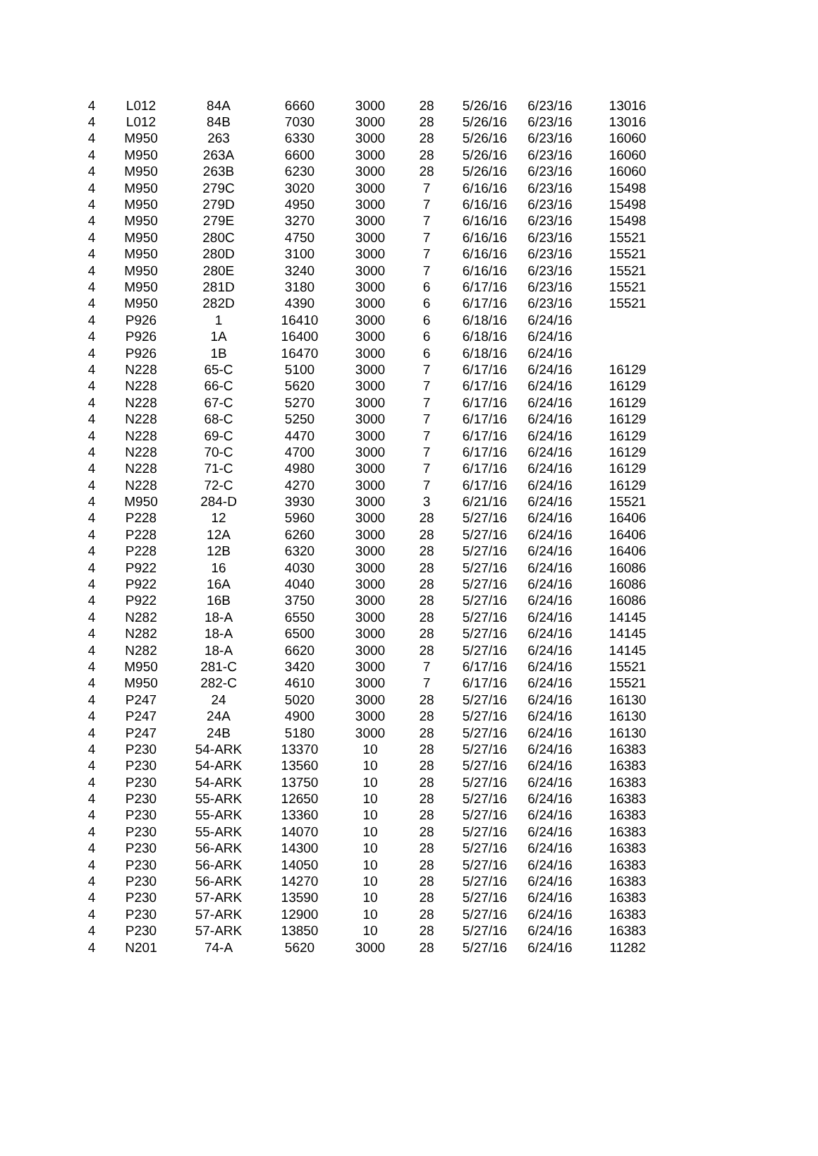| 4 | L012 | 84A | 6660 | 3000 | 28 | 5/26/16 | 6/23/16 | 13016 |
| 4 | L012 | 84B | 7030 | 3000 | 28 | 5/26/16 | 6/23/16 | 13016 |
| 4 | M950 | 263 | 6330 | 3000 | 28 | 5/26/16 | 6/23/16 | 16060 |
| 4 | M950 | 263A | 6600 | 3000 | 28 | 5/26/16 | 6/23/16 | 16060 |
| 4 | M950 | 263B | 6230 | 3000 | 28 | 5/26/16 | 6/23/16 | 16060 |
| 4 | M950 | 279C | 3020 | 3000 | 7 | 6/16/16 | 6/23/16 | 15498 |
| 4 | M950 | 279D | 4950 | 3000 | 7 | 6/16/16 | 6/23/16 | 15498 |
| 4 | M950 | 279E | 3270 | 3000 | 7 | 6/16/16 | 6/23/16 | 15498 |
| 4 | M950 | 280C | 4750 | 3000 | 7 | 6/16/16 | 6/23/16 | 15521 |
| 4 | M950 | 280D | 3100 | 3000 | 7 | 6/16/16 | 6/23/16 | 15521 |
| 4 | M950 | 280E | 3240 | 3000 | 7 | 6/16/16 | 6/23/16 | 15521 |
| 4 | M950 | 281D | 3180 | 3000 | 6 | 6/17/16 | 6/23/16 | 15521 |
| 4 | M950 | 282D | 4390 | 3000 | 6 | 6/17/16 | 6/23/16 | 15521 |
| 4 | P926 | 1 | 16410 | 3000 | 6 | 6/18/16 | 6/24/16 | |
| 4 | P926 | 1A | 16400 | 3000 | 6 | 6/18/16 | 6/24/16 | |
| 4 | P926 | 1B | 16470 | 3000 | 6 | 6/18/16 | 6/24/16 | |
| 4 | N228 | 65-C | 5100 | 3000 | 7 | 6/17/16 | 6/24/16 | 16129 |
| 4 | N228 | 66-C | 5620 | 3000 | 7 | 6/17/16 | 6/24/16 | 16129 |
| 4 | N228 | 67-C | 5270 | 3000 | 7 | 6/17/16 | 6/24/16 | 16129 |
| 4 | N228 | 68-C | 5250 | 3000 | 7 | 6/17/16 | 6/24/16 | 16129 |
| 4 | N228 | 69-C | 4470 | 3000 | 7 | 6/17/16 | 6/24/16 | 16129 |
| 4 | N228 | 70-C | 4700 | 3000 | 7 | 6/17/16 | 6/24/16 | 16129 |
| 4 | N228 | 71-C | 4980 | 3000 | 7 | 6/17/16 | 6/24/16 | 16129 |
| 4 | N228 | 72-C | 4270 | 3000 | 7 | 6/17/16 | 6/24/16 | 16129 |
| 4 | M950 | 284-D | 3930 | 3000 | 3 | 6/21/16 | 6/24/16 | 15521 |
| 4 | P228 | 12 | 5960 | 3000 | 28 | 5/27/16 | 6/24/16 | 16406 |
| 4 | P228 | 12A | 6260 | 3000 | 28 | 5/27/16 | 6/24/16 | 16406 |
| 4 | P228 | 12B | 6320 | 3000 | 28 | 5/27/16 | 6/24/16 | 16406 |
| 4 | P922 | 16 | 4030 | 3000 | 28 | 5/27/16 | 6/24/16 | 16086 |
| 4 | P922 | 16A | 4040 | 3000 | 28 | 5/27/16 | 6/24/16 | 16086 |
| 4 | P922 | 16B | 3750 | 3000 | 28 | 5/27/16 | 6/24/16 | 16086 |
| 4 | N282 | 18-A | 6550 | 3000 | 28 | 5/27/16 | 6/24/16 | 14145 |
| 4 | N282 | 18-A | 6500 | 3000 | 28 | 5/27/16 | 6/24/16 | 14145 |
| 4 | N282 | 18-A | 6620 | 3000 | 28 | 5/27/16 | 6/24/16 | 14145 |
| 4 | M950 | 281-C | 3420 | 3000 | 7 | 6/17/16 | 6/24/16 | 15521 |
| 4 | M950 | 282-C | 4610 | 3000 | 7 | 6/17/16 | 6/24/16 | 15521 |
| 4 | P247 | 24 | 5020 | 3000 | 28 | 5/27/16 | 6/24/16 | 16130 |
| 4 | P247 | 24A | 4900 | 3000 | 28 | 5/27/16 | 6/24/16 | 16130 |
| 4 | P247 | 24B | 5180 | 3000 | 28 | 5/27/16 | 6/24/16 | 16130 |
| 4 | P230 | 54-ARK | 13370 | 10 | 28 | 5/27/16 | 6/24/16 | 16383 |
| 4 | P230 | 54-ARK | 13560 | 10 | 28 | 5/27/16 | 6/24/16 | 16383 |
| 4 | P230 | 54-ARK | 13750 | 10 | 28 | 5/27/16 | 6/24/16 | 16383 |
| 4 | P230 | 55-ARK | 12650 | 10 | 28 | 5/27/16 | 6/24/16 | 16383 |
| 4 | P230 | 55-ARK | 13360 | 10 | 28 | 5/27/16 | 6/24/16 | 16383 |
| 4 | P230 | 55-ARK | 14070 | 10 | 28 | 5/27/16 | 6/24/16 | 16383 |
| 4 | P230 | 56-ARK | 14300 | 10 | 28 | 5/27/16 | 6/24/16 | 16383 |
| 4 | P230 | 56-ARK | 14050 | 10 | 28 | 5/27/16 | 6/24/16 | 16383 |
| 4 | P230 | 56-ARK | 14270 | 10 | 28 | 5/27/16 | 6/24/16 | 16383 |
| 4 | P230 | 57-ARK | 13590 | 10 | 28 | 5/27/16 | 6/24/16 | 16383 |
| 4 | P230 | 57-ARK | 12900 | 10 | 28 | 5/27/16 | 6/24/16 | 16383 |
| 4 | P230 | 57-ARK | 13850 | 10 | 28 | 5/27/16 | 6/24/16 | 16383 |
| 4 | N201 | 74-A | 5620 | 3000 | 28 | 5/27/16 | 6/24/16 | 11282 |